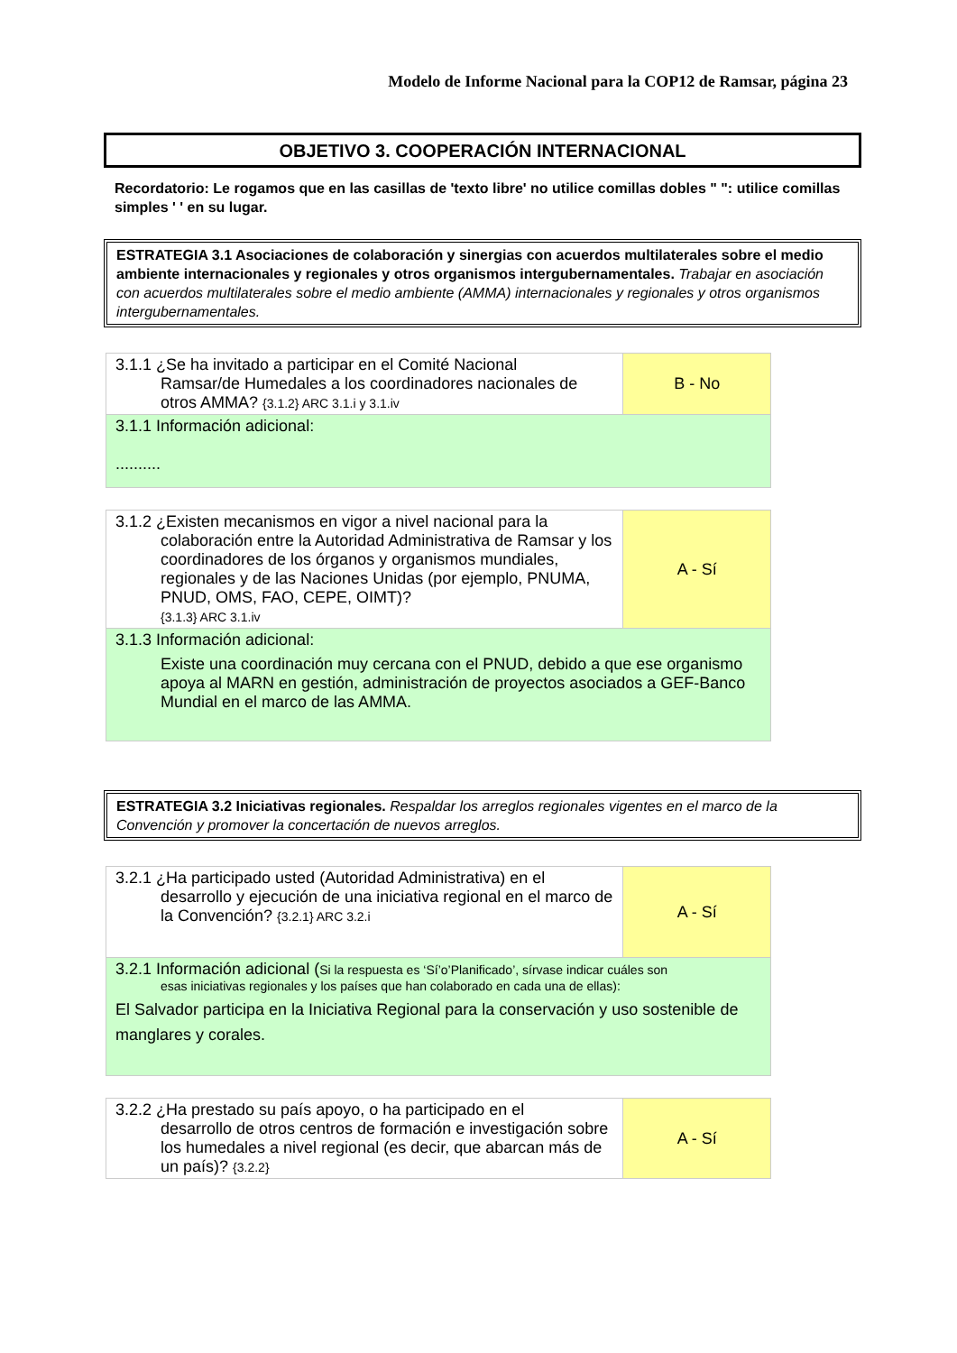Modelo de Informe Nacional para la COP12 de Ramsar, página 23
OBJETIVO 3. COOPERACIÓN INTERNACIONAL
Recordatorio: Le rogamos que en las casillas de 'texto libre' no utilice comillas dobles " ": utilice comillas simples ' ' en su lugar.
ESTRATEGIA 3.1 Asociaciones de colaboración y sinergias con acuerdos multilaterales sobre el medio ambiente internacionales y regionales y otros organismos intergubernamentales. Trabajar en asociación con acuerdos multilaterales sobre el medio ambiente (AMMA) internacionales y regionales y otros organismos intergubernamentales.
| 3.1.1 ¿Se ha invitado a participar en el Comité Nacional Ramsar/de Humedales a los coordinadores nacionales de otros AMMA? {3.1.2} ARC 3.1.i y 3.1.iv | B - No |
| 3.1.1 Información adicional: .......... | |
| 3.1.2 ¿Existen mecanismos en vigor a nivel nacional para la colaboración entre la Autoridad Administrativa de Ramsar y los coordinadores de los órganos y organismos mundiales, regionales y de las Naciones Unidas (por ejemplo, PNUMA, PNUD, OMS, FAO, CEPE, OIMT)? {3.1.3} ARC 3.1.iv | A - Sí |
| 3.1.3 Información adicional: Existe una coordinación muy cercana con el PNUD, debido a que ese organismo apoya al MARN en gestión, administración de proyectos asociados a GEF-Banco Mundial en el marco de las AMMA. | |
ESTRATEGIA 3.2 Iniciativas regionales. Respaldar los arreglos regionales vigentes en el marco de la Convención y promover la concertación de nuevos arreglos.
| 3.2.1 ¿Ha participado usted (Autoridad Administrativa) en el desarrollo y ejecución de una iniciativa regional en el marco de la Convención? {3.2.1} ARC 3.2.i | A - Sí |
| 3.2.1 Información adicional ( Si la respuesta es ‘Sí’o’Planificado’, sírvase indicar cuáles son esas iniciativas regionales y los países que han colaborado en cada una de ellas): El Salvador participa en la Iniciativa Regional para la conservación y uso sostenible de manglares y corales. | |
| 3.2.2 ¿Ha prestado su país apoyo, o ha participado en el desarrollo de otros centros de formación e investigación sobre los humedales a nivel regional (es decir, que abarcan más de un país)? {3.2.2} | A - Sí |